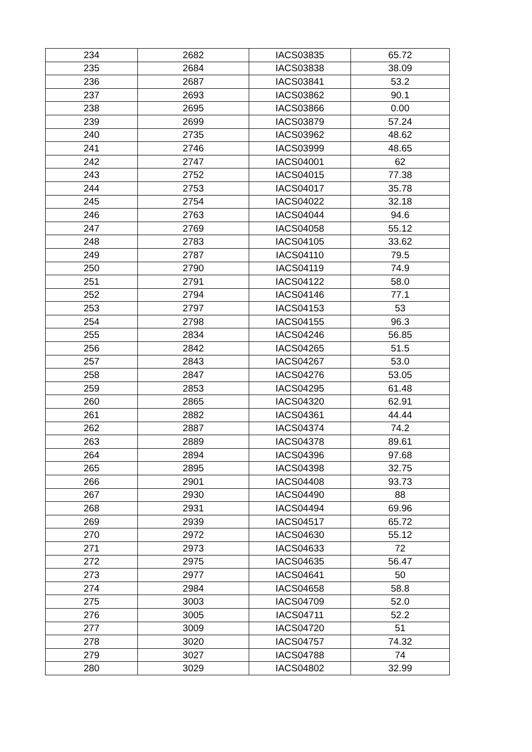| 234 | 2682 | IACS03835 | 65.72 |
| 235 | 2684 | IACS03838 | 38.09 |
| 236 | 2687 | IACS03841 | 53.2 |
| 237 | 2693 | IACS03862 | 90.1 |
| 238 | 2695 | IACS03866 | 0.00 |
| 239 | 2699 | IACS03879 | 57.24 |
| 240 | 2735 | IACS03962 | 48.62 |
| 241 | 2746 | IACS03999 | 48.65 |
| 242 | 2747 | IACS04001 | 62 |
| 243 | 2752 | IACS04015 | 77.38 |
| 244 | 2753 | IACS04017 | 35.78 |
| 245 | 2754 | IACS04022 | 32.18 |
| 246 | 2763 | IACS04044 | 94.6 |
| 247 | 2769 | IACS04058 | 55.12 |
| 248 | 2783 | IACS04105 | 33.62 |
| 249 | 2787 | IACS04110 | 79.5 |
| 250 | 2790 | IACS04119 | 74.9 |
| 251 | 2791 | IACS04122 | 58.0 |
| 252 | 2794 | IACS04146 | 77.1 |
| 253 | 2797 | IACS04153 | 53 |
| 254 | 2798 | IACS04155 | 96.3 |
| 255 | 2834 | IACS04246 | 56.85 |
| 256 | 2842 | IACS04265 | 51.5 |
| 257 | 2843 | IACS04267 | 53.0 |
| 258 | 2847 | IACS04276 | 53.05 |
| 259 | 2853 | IACS04295 | 61.48 |
| 260 | 2865 | IACS04320 | 62.91 |
| 261 | 2882 | IACS04361 | 44.44 |
| 262 | 2887 | IACS04374 | 74.2 |
| 263 | 2889 | IACS04378 | 89.61 |
| 264 | 2894 | IACS04396 | 97.68 |
| 265 | 2895 | IACS04398 | 32.75 |
| 266 | 2901 | IACS04408 | 93.73 |
| 267 | 2930 | IACS04490 | 88 |
| 268 | 2931 | IACS04494 | 69.96 |
| 269 | 2939 | IACS04517 | 65.72 |
| 270 | 2972 | IACS04630 | 55.12 |
| 271 | 2973 | IACS04633 | 72 |
| 272 | 2975 | IACS04635 | 56.47 |
| 273 | 2977 | IACS04641 | 50 |
| 274 | 2984 | IACS04658 | 58.8 |
| 275 | 3003 | IACS04709 | 52.0 |
| 276 | 3005 | IACS04711 | 52.2 |
| 277 | 3009 | IACS04720 | 51 |
| 278 | 3020 | IACS04757 | 74.32 |
| 279 | 3027 | IACS04788 | 74 |
| 280 | 3029 | IACS04802 | 32.99 |